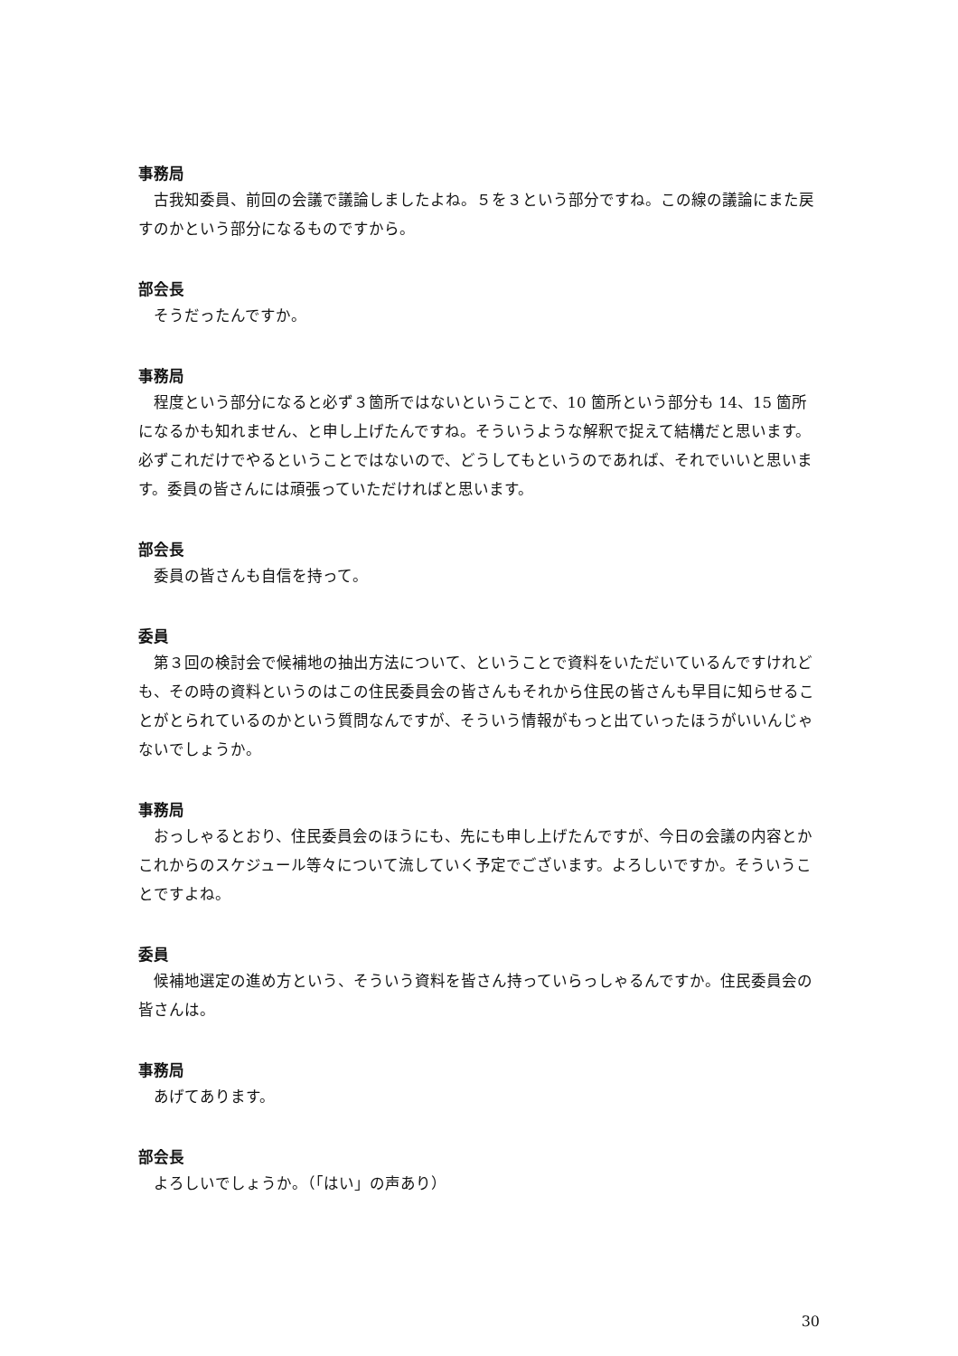事務局
古我知委員、前回の会議で議論しましたよね。５を３という部分ですね。この線の議論にまた戻すのかという部分になるものですから。
部会長
そうだったんですか。
事務局
程度という部分になると必ず３箇所ではないということで、10 箇所という部分も 14、15 箇所になるかも知れません、と申し上げたんですね。そういうような解釈で捉えて結構だと思います。必ずこれだけでやるということではないので、どうしてもというのであれば、それでいいと思います。委員の皆さんには頑張っていただければと思います。
部会長
委員の皆さんも自信を持って。
委員
第３回の検討会で候補地の抽出方法について、ということで資料をいただいているんですけれども、その時の資料というのはこの住民委員会の皆さんもそれから住民の皆さんも早目に知らせることがとられているのかという質問なんですが、そういう情報がもっと出ていったほうがいいんじゃないでしょうか。
事務局
おっしゃるとおり、住民委員会のほうにも、先にも申し上げたんですが、今日の会議の内容とかこれからのスケジュール等々について流していく予定でございます。よろしいですか。そういうことですよね。
委員
候補地選定の進め方という、そういう資料を皆さん持っていらっしゃるんですか。住民委員会の皆さんは。
事務局
あげてあります。
部会長
よろしいでしょうか。（「はい」の声あり）
30